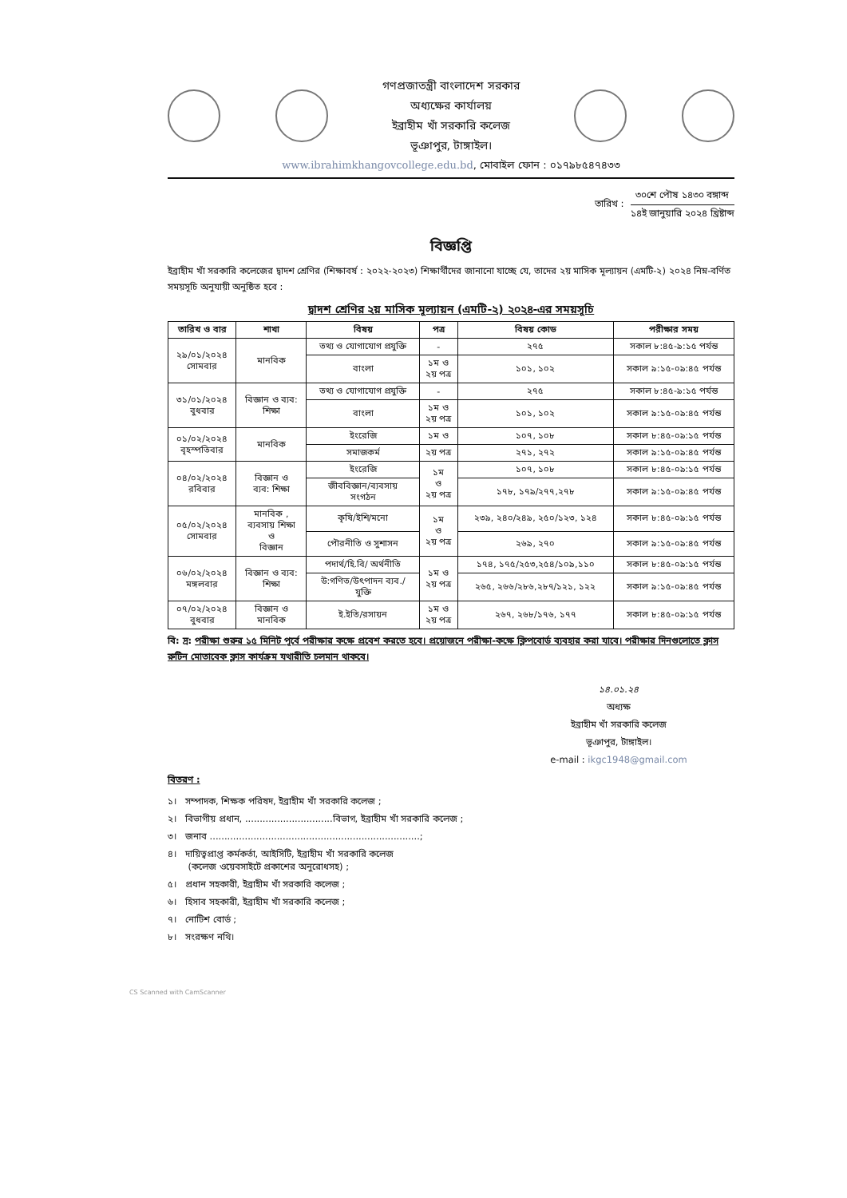গণপ্রজাতন্ত্রী বাংলাদেশ সরকার
অধ্যক্ষের কার্যালয়
ইব্রাহীম খাঁ সরকারি কলেজ
ভূঞাপুর, টাঙ্গাইল।
www.ibrahimkhangovcollege.edu.bd, মোবাইল ফোন : ০১৭৯৮৫৪৭৪৩৩
তারিখ :
৩০শে পৌষ ১৪৩০ বঙ্গাব্দ
১৪ই জানুয়ারি ২০২৪ খ্রিষ্টাব্দ
বিজ্ঞপ্তি
ইব্রাহীম খাঁ সরকারি কলেজের দ্বাদশ শ্রেণির (শিক্ষাবর্ষ : ২০২২-২০২৩) শিক্ষার্থীদের জানানো যাচ্ছে যে, তাদের ২য় মাসিক মূল্যায়ন (এমটি-২) ২০২৪ নিম্ন-বর্ণিত সময়সূচি অনুযায়ী অনুষ্ঠিত হবে :
দ্বাদশ শ্রেণির ২য় মাসিক মূল্যায়ন (এমটি-২) ২০২৪-এর সময়সূচি
| তারিখ ও বার | শাখা | বিষয় | পত্র | বিষয় কোড | পরীক্ষার সময় |
| --- | --- | --- | --- | --- | --- |
| ২৯/০১/২০২৪ সোমবার | মানবিক | তথ্য ও যোগাযোগ প্রযুক্তি | - | ২৭৫ | সকাল ৮:৪৫-৯:১৫ পর্যন্ত |
| | | বাংলা | ১ম ও ২য় পত্র | ১০১, ১০২ | সকাল ৯:১৫-০৯:৪৫ পর্যন্ত |
| ৩১/০১/২০২৪ বুধবার | বিজ্ঞান ও ব্যব: শিক্ষা | তথ্য ও যোগাযোগ প্রযুক্তি | - | ২৭৫ | সকাল ৮:৪৫-৯:১৫ পর্যন্ত |
| | | বাংলা | ১ম ও ২য় পত্র | ১০১, ১০২ | সকাল ৯:১৫-০৯:৪৫ পর্যন্ত |
| ০১/০২/২০২৪ বৃহস্পতিবার | মানবিক | ইংরেজি | ১ম ও | ১০৭, ১০৮ | সকাল ৮:৪৫-০৯:১৫ পর্যন্ত |
| | | সমাজকর্ম | ২য় পত্র | ২৭১, ২৭২ | সকাল ৯:১৫-০৯:৪৫ পর্যন্ত |
| ০৪/০২/২০২৪ রবিবার | বিজ্ঞান ও ব্যব: শিক্ষা | ইংরেজি | ১ম ও ২য় পত্র | ১০৭, ১০৮ | সকাল ৮:৪৫-০৯:১৫ পর্যন্ত |
| | | জীববিজ্ঞান/ব্যবসায় সংগঠন | | ১৭৮, ১৭৯/২৭৭,২৭৮ | সকাল ৯:১৫-০৯:৪৫ পর্যন্ত |
| ০৫/০২/২০২৪ সোমবার | মানবিক , ব্যবসায় শিক্ষা ও বিজ্ঞান | কৃষি/ইশি/মনো | ১ম ও ২য় পত্র | ২৩৯, ২৪০/২৪৯, ২৫০/১২৩, ১২৪ | সকাল ৮:৪৫-০৯:১৫ পর্যন্ত |
| | | পৌরনীতি ও সুশাসন | | ২৬৯, ২৭০ | সকাল ৯:১৫-০৯:৪৫ পর্যন্ত |
| ০৬/০২/২০২৪ মঙ্গলবার | বিজ্ঞান ও ব্যব: শিক্ষা | পদার্থ/হি.বি/ অর্থনীতি | ১ম ও ২য় পত্র | ১৭৪, ১৭৫/২৫৩,২৫৪/১০৯,১১০ | সকাল ৮:৪৫-০৯:১৫ পর্যন্ত |
| | | উ:গণিত/উৎপাদন ব্যব./ যুক্তি | | ২৬৫, ২৬৬/২৮৬,২৮৭/১২১, ১২২ | সকাল ৯:১৫-০৯:৪৫ পর্যন্ত |
| ০৭/০২/২০২৪ বুধবার | বিজ্ঞান ও মানবিক | ই.ইতি/রসায়ন | ১ম ও ২য় পত্র | ২৬৭, ২৬৮/১৭৬, ১৭৭ | সকাল ৮:৪৫-০৯:১৫ পর্যন্ত |
বি: দ্র: পরীক্ষা শুরুর ১৫ মিনিট পূর্বে পরীক্ষার কক্ষে প্রবেশ করতে হবে। প্রয়োজনে পরীক্ষা-কক্ষে ক্লিপবোর্ড ব্যবহার করা যাবে। পরীক্ষার দিনগুলোতে ক্লাস রুটিন মোতাবেক ক্লাস কার্যক্রম যথারীতি চলমান থাকবে।
১৪.০১.২৪
অধ্যক্ষ
ইব্রাহীম খাঁ সরকারি কলেজ
ভূঞাপুর, টাঙ্গাইল।
e-mail : ikgc1948@gmail.com
বিতরণ :
১। সম্পাদক, শিক্ষক পরিষদ, ইব্রাহীম খাঁ সরকারি কলেজ ;
২। বিভাগীয় প্রধান, ..............................বিভাগ, ইব্রাহীম খাঁ সরকারি কলেজ ;
৩। জনাব ........................................................................;
৪। দায়িত্বপ্রাপ্ত কর্মকর্তা, আইসিটি, ইব্রাহীম খাঁ সরকারি কলেজ
(কলেজ ওয়েবসাইটে প্রকাশের অনুরোধসহ) ;
৫। প্রধান সহকারী, ইব্রাহীম খাঁ সরকারি কলেজ ;
৬। হিসাব সহকারী, ইব্রাহীম খাঁ সরকারি কলেজ ;
৭। নোটিশ বোর্ড ;
৮। সংরক্ষণ নথি।
CS Scanned with CamScanner